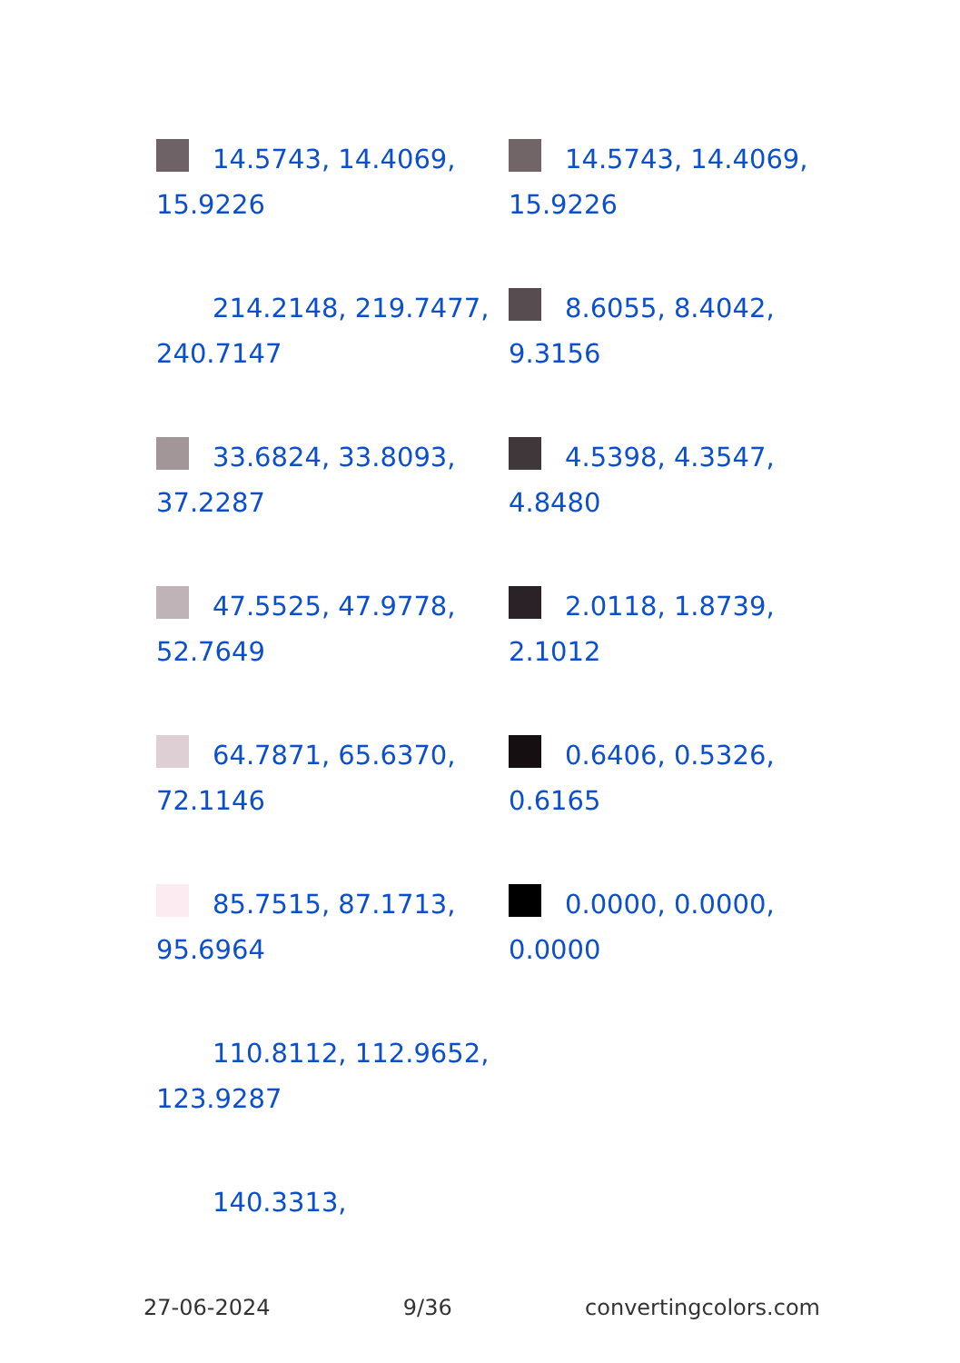14.5743, 14.4069, 15.9226
14.5743, 14.4069, 15.9226
214.2148, 219.7477, 240.7147
8.6055, 8.4042, 9.3156
33.6824, 33.8093, 37.2287
4.5398, 4.3547, 4.8480
47.5525, 47.9778, 52.7649
2.0118, 1.8739, 2.1012
64.7871, 65.6370, 72.1146
0.6406, 0.5326, 0.6165
85.7515, 87.1713, 95.6964
0.0000, 0.0000, 0.0000
110.8112, 112.9652, 123.9287
140.3313,
27-06-2024 9/36 convertingcolors.com